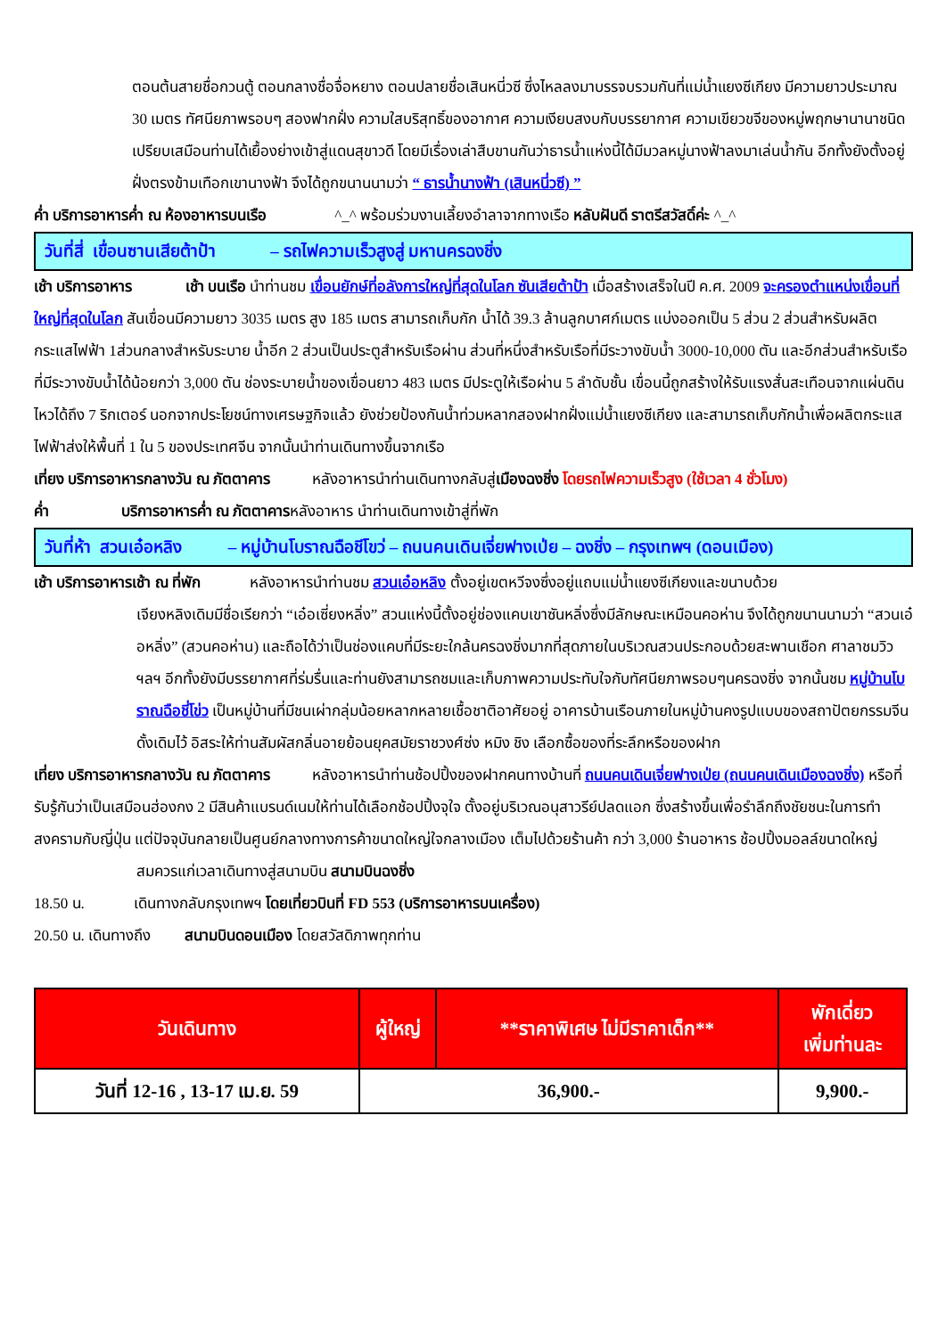ตอนต้นสายชื่อกวนตู้ ตอนกลางชื่อจื่อหยาง ตอนปลายชื่อเสินหนี่วซี ซึ่งไหลลงมาบรรจบรวมกันที่แม่น้ำแยงซีเกียง มีความยาวประมาณ 30 เมตร ทัศนียภาพรอบๆ สองฟากฝั่ง ความใสบริสุทธิ์ของอากาศ ความเงียบสงบกับบรรยากาศ ความเขียวขจีของหมู่พฤกษานานาชนิด เปรียบเสมือนท่านได้เยื้องย่างเข้าสู่แดนสุขาวดี โดยมีเรื่องเล่าสืบขานกันว่าธารน้ำแห่งนี้ได้มีมวลหมู่นางฟ้าลงมาเล่นน้ำกัน อีกทั้งยังตั้งอยู่ฝั่งตรงข้ามเทือกเขานางฟ้า จึงได้ถูกขนานนามว่า “ ธารน้ำนางฟ้า (เสินหนี่วซี) ”
ค่ำ บริการอาหารค่ำ ณ ห้องอาหารบนเรือ ^_^ พร้อมร่วมงานเลี้ยงอำลาจากทางเรือ หลับฝันดี ราตรีสวัสดิ์ค่ะ ^_^
วันที่สี่ เขื่อนซานเสียต้าป้า – รถไฟความเร็วสูงสู่ มหานครฉงชิ่ง
เช้า บริการอาหาร เช้า บนเรือ นำท่านชม เขื่อนยักษ์ที่อลังการใหญ่ที่สุดในโลก ซันเสียต้าป้า เมื่อสร้างเสร็จในปี ค.ศ. 2009 จะครองตำแหน่งเขื่อนที่ใหญ่ที่สุดในโลก สันเขื่อนมีความยาว 3035 เมตร สูง 185 เมตร สามารถเก็บกัก น้ำได้ 39.3 ล้านลูกบาศก์เมตร แบ่งออกเป็น 5 ส่วน 2 ส่วนสำหรับผลิตกระแสไฟฟ้า 1ส่วนกลางสำหรับระบาย น้ำอีก 2 ส่วนเป็นประตูสำหรับเรือผ่าน ส่วนที่หนึ่งสำหรับเรือที่มีระวางขับน้ำ 3000-10,000 ตัน และอีกส่วนสำหรับเรือที่มีระวางขับน้ำได้น้อยกว่า 3,000 ตัน ช่องระบายน้ำของเขื่อนยาว 483 เมตร มีประตูให้เรือผ่าน 5 ลำดับชั้น เขื่อนนี้ถูกสร้างให้รับแรงสั่นสะเทือนจากแผ่นดินไหวได้ถึง 7 ริกเตอร์ นอกจากประโยชน์ทางเศรษฐกิจแล้ว ยังช่วยป้องกันน้ำท่วมหลากสองฝากฝั่งแม่น้ำแยงซีเกียง และสามารถเก็บกักน้ำเพื่อผลิตกระแสไฟฟ้าส่งให้พื้นที่ 1 ใน 5 ของประเทศจีน จากนั้นนำท่านเดินทางขึ้นจากเรือ
เที่ยง บริการอาหารกลางวัน ณ ภัตตาคาร หลังอาหารนำท่านเดินทางกลับสู่เมืองฉงชิ่ง โดยรถไฟความเร็วสูง (ใช้เวลา 4 ชั่วโมง)
ค่ำ บริการอาหารค่ำ ณ ภัตตาคารหลังอาหาร นำท่านเดินทางเข้าสู่ที่พัก
วันที่ห้า สวนเอ๋อหลิง – หมู่บ้านโบราณฉือชีโขว่ – ถนนคนเดินเจี่ยฟางเป่ย – ฉงชิ่ง – กรุงเทพฯ (ดอนเมือง)
เช้า บริการอาหารเช้า ณ ที่พัก หลังอาหารนำท่านชม สวนเอ๋อหลิง ตั้งอยู่เขตหวีจงซึ่งอยู่แถบแม่น้ำแยงซีเกียงและขนาบด้วย
เจียงหลิงเดิมมีชื่อเรียกว่า “เอ๋อเซี่ยงหลิ่ง” สวนแห่งนี้ตั้งอยู่ช่องแคบเขาซันหลิ่งซึ่งมีลักษณะเหมือนคอห่าน จึงได้ถูกขนานนามว่า “สวนเอ๋อหลิ่ง” (สวนคอห่าน) และถือได้ว่าเป็นช่องแคบที่มีระยะใกล้นครฉงชิ่งมากที่สุดภายในบริเวณสวนประกอบด้วยสะพานเชือก ศาลาชมวิว ฯลฯ อีกทั้งยังมีบรรยากาศที่ร่มรื่นและท่านยังสามารถชมและเก็บภาพความประทับใจกับทัศนียภาพรอบๆนครฉงชิ่ง จากนั้นชม หมู่บ้านโบราณฉือชี่โข่ว เป็นหมู่บ้านที่มีชนเผ่ากลุ่มน้อยหลากหลายเชื้อชาติอาศัยอยู่ อาคารบ้านเรือนภายในหมู่บ้านคงรูปแบบของสถาปัตยกรรมจีนดั้งเดิมไว้ อิสระให้ท่านสัมผัสกลิ่นอายย้อนยุคสมัยราชวงศ์ซ่ง หมิง ชิง เลือกซื้อของที่ระลึกหรือของฝาก
เที่ยง บริการอาหารกลางวัน ณ ภัตตาคาร หลังอาหารนำท่านช้อปปิ้งของฝากคนทางบ้านที่ ถนนคนเดินเจี่ยฟางเป่ย (ถนนคนเดินเมืองฉงชิ่ง) หรือที่รับรู้กันว่าเป็นเสมือนฮ่องกง 2 มีสินค้าแบรนด์เนมให้ท่านได้เลือกช้อปปิ้งจุใจ ตั้งอยู่บริเวณอนุสาวรีย์ปลดแอก ซึ่งสร้างขึ้นเพื่อรำลึกถึงชัยชนะในการทำสงครามกับญี่ปุ่น แต่ปัจจุบันกลายเป็นศูนย์กลางทางการค้าขนาดใหญ่ใจกลางเมือง เต็มไปด้วยร้านค้า กว่า 3,000 ร้านอาหาร ช้อปปิ้งมอลล์ขนาดใหญ่
สมควรแก่เวลาเดินทางสู่สนามบิน สนามบินฉงชิ่ง
18.50 น. เดินทางกลับกรุงเทพฯ โดยเที่ยวบินที่ FD 553 (บริการอาหารบนเครื่อง)
20.50 น. เดินทางถึง สนามบินดอนเมือง โดยสวัสดิภาพทุกท่าน
| วันเดินทาง | ผู้ใหญ่ | **ราคาพิเศษ ไม่มีราคาเด็ก** | พักเดี่ยว เพิ่มท่านละ |
| --- | --- | --- | --- |
| วันที่ 12-16 , 13-17 เม.ย. 59 | 36,900.- | | 9,900.- |